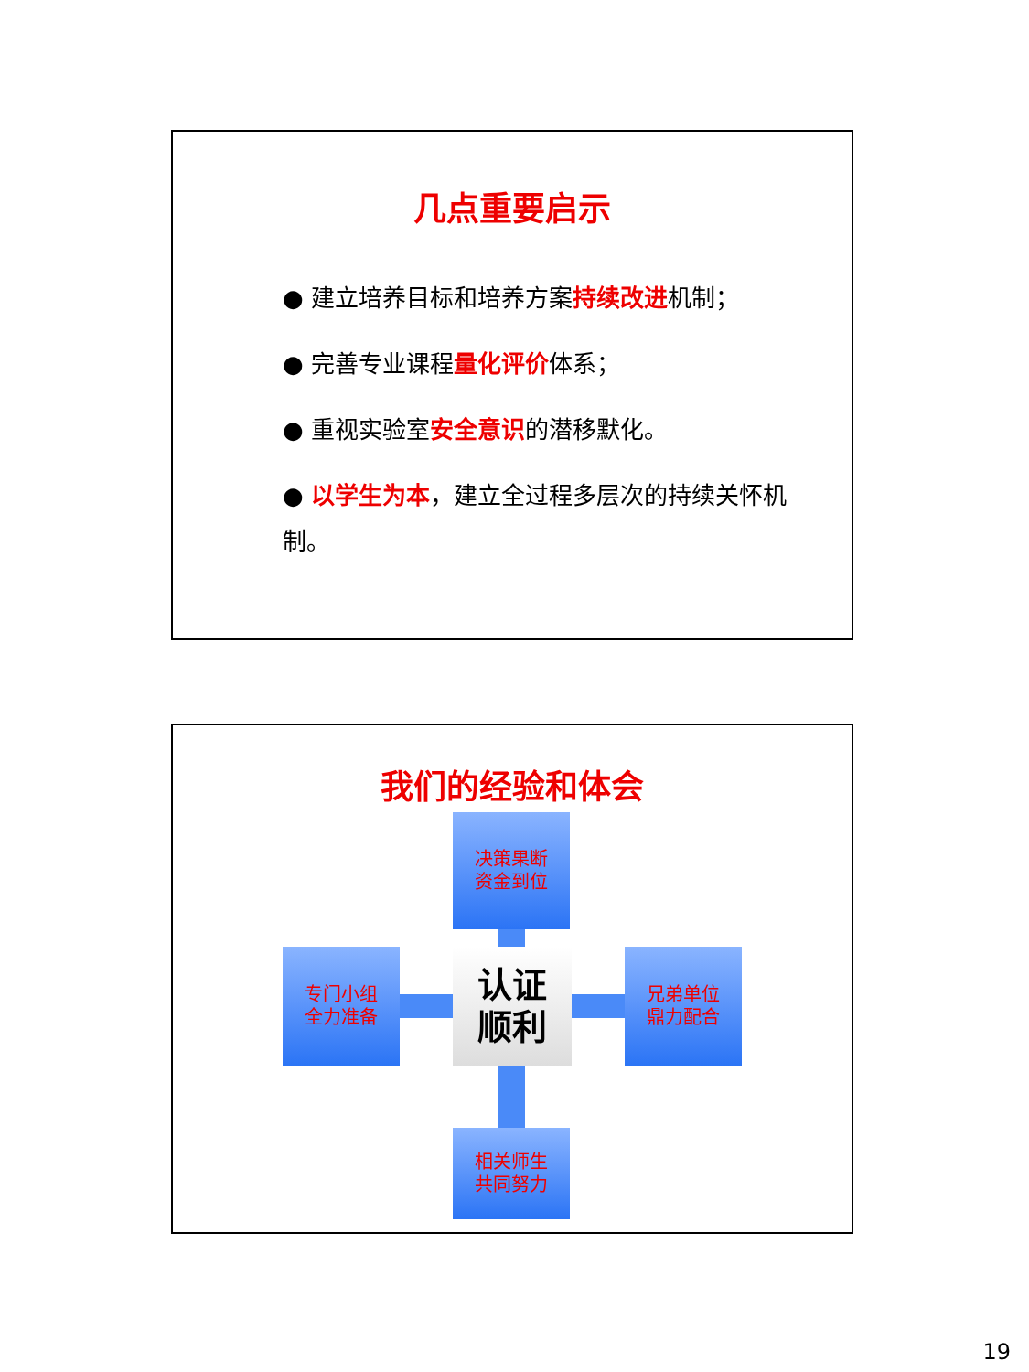几点重要启示
● 建立培养目标和培养方案持续改进机制；
● 完善专业课程量化评价体系；
● 重视实验室安全意识的潜移默化。
● 以学生为本，建立全过程多层次的持续关怀机制。
我们的经验和体会
决策果断
资金到位
专门小组
全力准备
认证
顺利
兄弟单位
鼎力配合
相关师生
共同努力
19